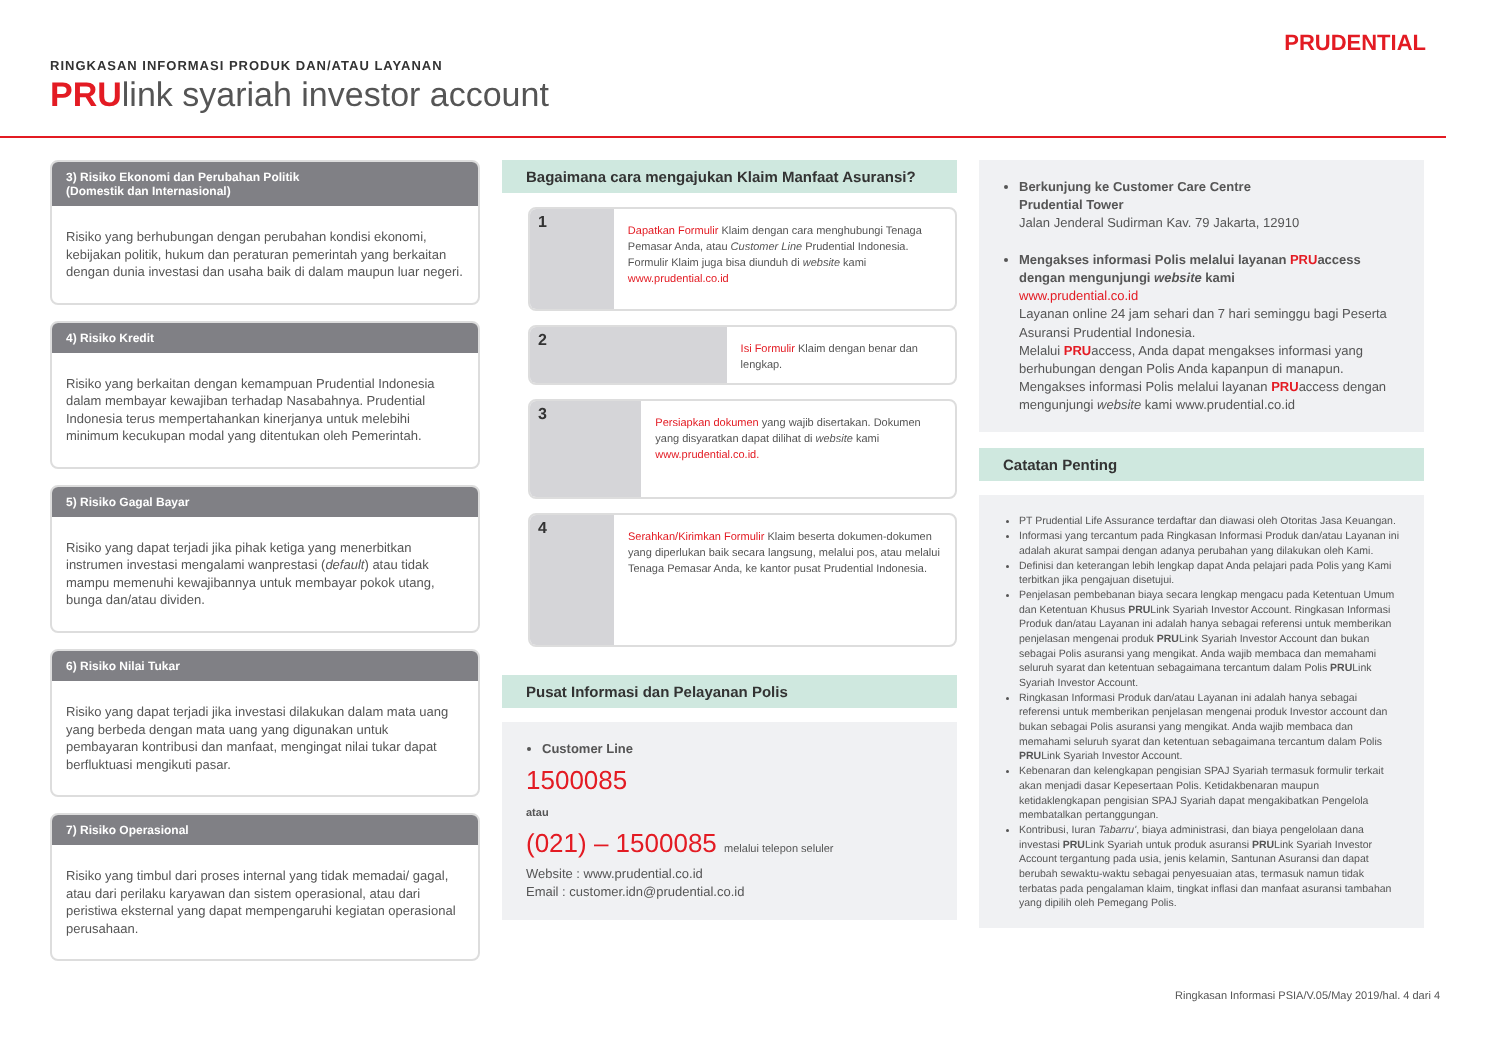RINGKASAN INFORMASI PRODUK DAN/ATAU LAYANAN
PRUlink syariah investor account
PRUDENTIAL
3) Risiko Ekonomi dan Perubahan Politik
(Domestik dan Internasional)
Risiko yang berhubungan dengan perubahan kondisi ekonomi, kebijakan politik, hukum dan peraturan pemerintah yang berkaitan dengan dunia investasi dan usaha baik di dalam maupun luar negeri.
4) Risiko Kredit
Risiko yang berkaitan dengan kemampuan Prudential Indonesia dalam membayar kewajiban terhadap Nasabahnya. Prudential Indonesia terus mempertahankan kinerjanya untuk melebihi minimum kecukupan modal yang ditentukan oleh Pemerintah.
5) Risiko Gagal Bayar
Risiko yang dapat terjadi jika pihak ketiga yang menerbitkan instrumen investasi mengalami wanprestasi (default) atau tidak mampu memenuhi kewajibannya untuk membayar pokok utang, bunga dan/atau dividen.
6) Risiko Nilai Tukar
Risiko yang dapat terjadi jika investasi dilakukan dalam mata uang yang berbeda dengan mata uang yang digunakan untuk pembayaran kontribusi dan manfaat, mengingat nilai tukar dapat berfluktuasi mengikuti pasar.
7) Risiko Operasional
Risiko yang timbul dari proses internal yang tidak memadai/ gagal, atau dari perilaku karyawan dan sistem operasional, atau dari peristiwa eksternal yang dapat mempengaruhi kegiatan operasional perusahaan.
Bagaimana cara mengajukan Klaim Manfaat Asuransi?
1
Dapatkan Formulir Klaim dengan cara menghubungi Tenaga Pemasar Anda, atau Customer Line Prudential Indonesia. Formulir Klaim juga bisa diunduh di website kami www.prudential.co.id
2
Isi Formulir Klaim dengan benar dan lengkap.
3
Persiapkan dokumen yang wajib disertakan. Dokumen yang disyaratkan dapat dilihat di website kami www.prudential.co.id.
4
Serahkan/Kirimkan Formulir Klaim beserta dokumen-dokumen yang diperlukan baik secara langsung, melalui pos, atau melalui Tenaga Pemasar Anda, ke kantor pusat Prudential Indonesia.
Pusat Informasi dan Pelayanan Polis
Customer Line
1500085
atau
(021) – 1500085 melalui telepon seluler
Website : www.prudential.co.id
Email : customer.idn@prudential.co.id
Berkunjung ke Customer Care Centre
Prudential Tower
Jalan Jenderal Sudirman Kav. 79 Jakarta, 12910
Mengakses informasi Polis melalui layanan PRUaccess dengan mengunjungi website kami
www.prudential.co.id
Layanan online 24 jam sehari dan 7 hari seminggu bagi Peserta Asuransi Prudential Indonesia.
Melalui PRUaccess, Anda dapat mengakses informasi yang berhubungan dengan Polis Anda kapanpun di manapun.
Mengakses informasi Polis melalui layanan PRUaccess dengan mengunjungi website kami www.prudential.co.id
Catatan Penting
PT Prudential Life Assurance terdaftar dan diawasi oleh Otoritas Jasa Keuangan.
Informasi yang tercantum pada Ringkasan Informasi Produk dan/atau Layanan ini adalah akurat sampai dengan adanya perubahan yang dilakukan oleh Kami.
Definisi dan keterangan lebih lengkap dapat Anda pelajari pada Polis yang Kami terbitkan jika pengajuan disetujui.
Penjelasan pembebanan biaya secara lengkap mengacu pada Ketentuan Umum dan Ketentuan Khusus PRULink Syariah Investor Account. Ringkasan Informasi Produk dan/atau Layanan ini adalah hanya sebagai referensi untuk memberikan penjelasan mengenai produk PRULink Syariah Investor Account dan bukan sebagai Polis asuransi yang mengikat. Anda wajib membaca dan memahami seluruh syarat dan ketentuan sebagaimana tercantum dalam Polis PRULink Syariah Investor Account.
Ringkasan Informasi Produk dan/atau Layanan ini adalah hanya sebagai referensi untuk memberikan penjelasan mengenai produk Investor account dan bukan sebagai Polis asuransi yang mengikat. Anda wajib membaca dan memahami seluruh syarat dan ketentuan sebagaimana tercantum dalam Polis PRULink Syariah Investor Account.
Kebenaran dan kelengkapan pengisian SPAJ Syariah termasuk formulir terkait akan menjadi dasar Kepesertaan Polis. Ketidakbenaran maupun ketidaklengkapan pengisian SPAJ Syariah dapat mengakibatkan Pengelola membatalkan pertanggungan.
Kontribusi, Iuran Tabarru', biaya administrasi, dan biaya pengelolaan dana investasi PRULink Syariah untuk produk asuransi PRULink Syariah Investor Account tergantung pada usia, jenis kelamin, Santunan Asuransi dan dapat berubah sewaktu-waktu sebagai penyesuaian atas, termasuk namun tidak terbatas pada pengalaman klaim, tingkat inflasi dan manfaat asuransi tambahan yang dipilih oleh Pemegang Polis.
Ringkasan Informasi PSIA/V.05/May 2019/hal. 4 dari 4